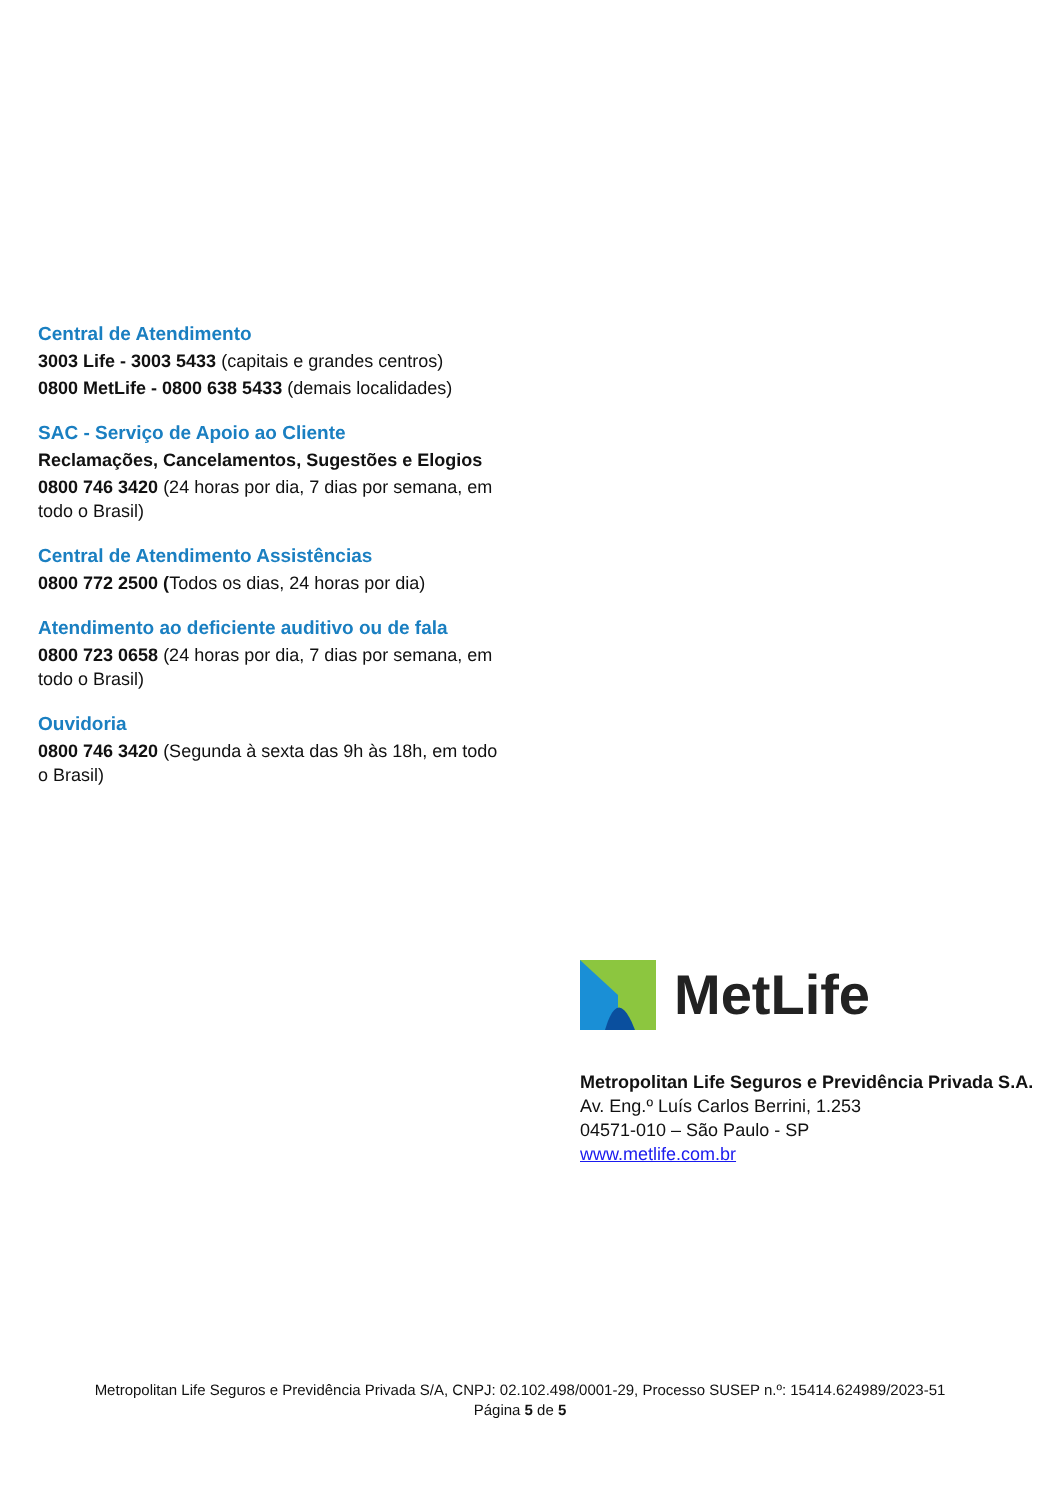Central de Atendimento
3003 Life - 3003 5433 (capitais e grandes centros)
0800 MetLife - 0800 638 5433 (demais localidades)
SAC - Serviço de Apoio ao Cliente
Reclamações, Cancelamentos, Sugestões e Elogios
0800 746 3420 (24 horas por dia, 7 dias por semana, em todo o Brasil)
Central de Atendimento Assistências
0800 772 2500 (Todos os dias, 24 horas por dia)
Atendimento ao deficiente auditivo ou de fala
0800 723 0658 (24 horas por dia, 7 dias por semana, em todo o Brasil)
Ouvidoria
0800 746 3420 (Segunda à sexta das 9h às 18h, em todo o Brasil)
MetLife
Metropolitan Life Seguros e Previdência Privada S.A.
Av. Eng.º Luís Carlos Berrini, 1.253
04571-010 – São Paulo - SP
www.metlife.com.br
Metropolitan Life Seguros e Previdência Privada S/A, CNPJ: 02.102.498/0001-29, Processo SUSEP n.º: 15414.624989/2023-51
Página 5 de 5